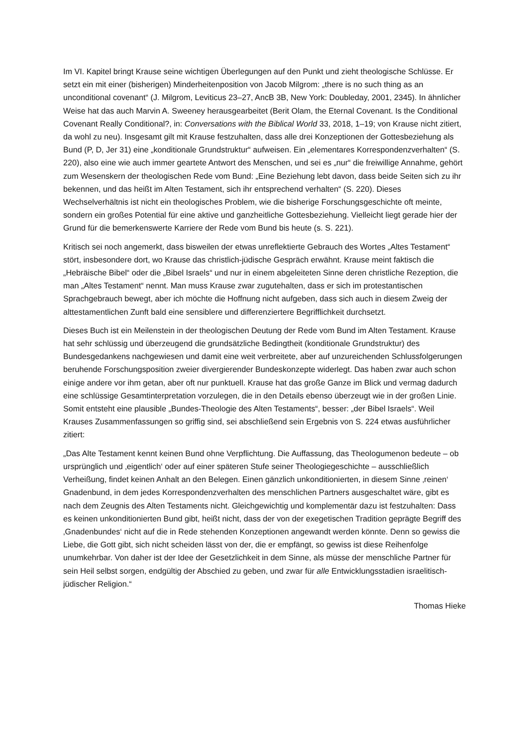Im VI. Kapitel bringt Krause seine wichtigen Überlegungen auf den Punkt und zieht theologische Schlüsse. Er setzt ein mit einer (bisherigen) Minderheitenposition von Jacob Milgrom: „there is no such thing as an unconditional covenant“ (J. Milgrom, Leviticus 23–27, AncB 3B, New York: Doubleday, 2001, 2345). In ähnlicher Weise hat das auch Marvin A. Sweeney herausgearbeitet (Berit Olam, the Eternal Covenant. Is the Conditional Covenant Really Conditional?, in: Conversations with the Biblical World 33, 2018, 1–19; von Krause nicht zitiert, da wohl zu neu). Insgesamt gilt mit Krause festzuhalten, dass alle drei Konzeptionen der Gottesbeziehung als Bund (P, D, Jer 31) eine „konditionale Grundstruktur“ aufweisen. Ein „elementares Korrespondenzverhalten“ (S. 220), also eine wie auch immer geartete Antwort des Menschen, und sei es „nur“ die freiwillige Annahme, gehört zum Wesenskern der theologischen Rede vom Bund: „Eine Beziehung lebt davon, dass beide Seiten sich zu ihr bekennen, und das heißt im Alten Testament, sich ihr entsprechend verhalten“ (S. 220). Dieses Wechselverhältnis ist nicht ein theologisches Problem, wie die bisherige Forschungsgeschichte oft meinte, sondern ein großes Potential für eine aktive und ganzheitliche Gottesbeziehung. Vielleicht liegt gerade hier der Grund für die bemerkenswerte Karriere der Rede vom Bund bis heute (s. S. 221).
Kritisch sei noch angemerkt, dass bisweilen der etwas unreflektierte Gebrauch des Wortes „Altes Testament“ stört, insbesondere dort, wo Krause das christlich-jüdische Gespräch erwähnt. Krause meint faktisch die „Hebräische Bibel“ oder die „Bibel Israels“ und nur in einem abgeleiteten Sinne deren christliche Rezeption, die man „Altes Testament“ nennt. Man muss Krause zwar zugutehalten, dass er sich im protestantischen Sprachgebrauch bewegt, aber ich möchte die Hoffnung nicht aufgeben, dass sich auch in diesem Zweig der alttestamentlichen Zunft bald eine sensiblere und differenziertere Begrifflichkeit durchsetzt.
Dieses Buch ist ein Meilenstein in der theologischen Deutung der Rede vom Bund im Alten Testament. Krause hat sehr schlüssig und überzeugend die grundsätzliche Bedingtheit (konditionale Grundstruktur) des Bundesgedankens nachgewiesen und damit eine weit verbreitete, aber auf unzureichenden Schlussfolgerungen beruhende Forschungsposition zweier divergierender Bundeskonzepte widerlegt. Das haben zwar auch schon einige andere vor ihm getan, aber oft nur punktuell. Krause hat das große Ganze im Blick und vermag dadurch eine schlüssige Gesamtinterpretation vorzulegen, die in den Details ebenso überzeugt wie in der großen Linie. Somit entsteht eine plausible „Bundes-Theologie des Alten Testaments“, besser: „der Bibel Israels“. Weil Krauses Zusammenfassungen so griffig sind, sei abschließend sein Ergebnis von S. 224 etwas ausführlicher zitiert:
„Das Alte Testament kennt keinen Bund ohne Verpflichtung. Die Auffassung, das Theologumenon bedeute – ob ursprünglich und ‚eigentlich‘ oder auf einer späteren Stufe seiner Theologiegeschichte – ausschließlich Verheißung, findet keinen Anhalt an den Belegen. Einen gänzlich unkonditionierten, in diesem Sinne ‚reinen‘ Gnadenbund, in dem jedes Korrespondenzverhalten des menschlichen Partners ausgeschaltet wäre, gibt es nach dem Zeugnis des Alten Testaments nicht. Gleichgewichtig und komplementär dazu ist festzuhalten: Dass es keinen unkonditionierten Bund gibt, heißt nicht, dass der von der exegetischen Tradition geprägte Begriff des ‚Gnadenbundes‘ nicht auf die in Rede stehenden Konzeptionen angewandt werden könnte. Denn so gewiss die Liebe, die Gott gibt, sich nicht scheiden lässt von der, die er empfängt, so gewiss ist diese Reihenfolge unumkehrbar. Von daher ist der Idee der Gesetzlichkeit in dem Sinne, als müsse der menschliche Partner für sein Heil selbst sorgen, endgültig der Abschied zu geben, und zwar für alle Entwicklungsstadien israelitisch-jüdischer Religion.“
Thomas Hieke